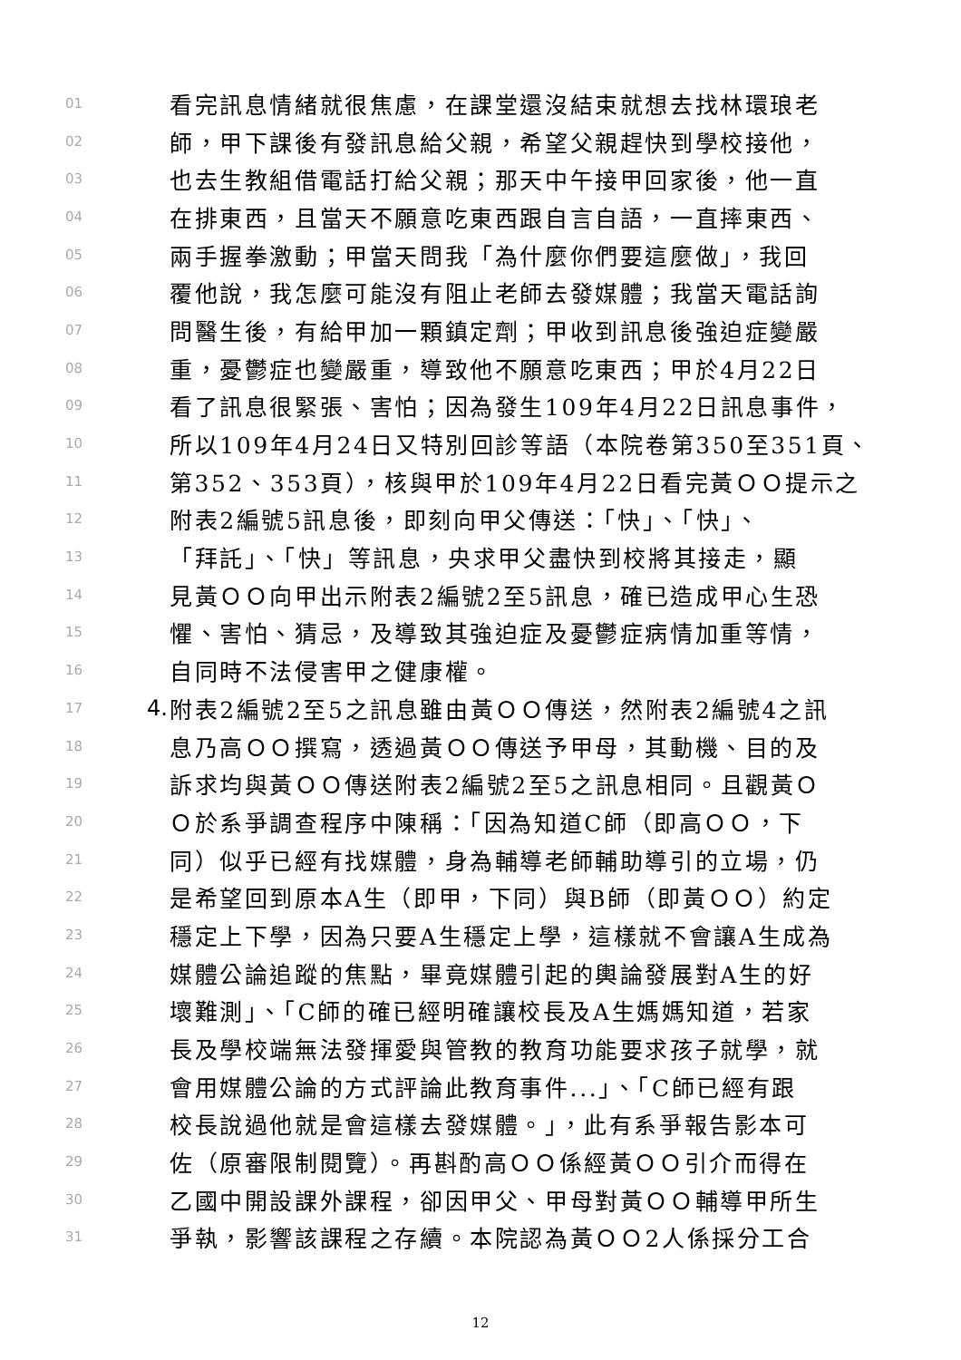01 看完訊息情緒就很焦慮，在課堂還沒結束就想去找林環琅老
02 師，甲下課後有發訊息給父親，希望父親趕快到學校接他，
03 也去生教組借電話打給父親；那天中午接甲回家後，他一直
04 在排東西，且當天不願意吃東西跟自言自語，一直摔東西、
05 兩手握拳激動；甲當天問我「為什麼你們要這麼做」，我回
06 覆他說，我怎麼可能沒有阻止老師去發媒體；我當天電話詢
07 問醫生後，有給甲加一顆鎮定劑；甲收到訊息後強迫症變嚴
08 重，憂鬱症也變嚴重，導致他不願意吃東西；甲於4月22日
09 看了訊息很緊張、害怕；因為發生109年4月22日訊息事件，
10 所以109年4月24日又特別回診等語（本院卷第350至351頁、
11 第352、353頁），核與甲於109年4月22日看完黃ＯＯ提示之
12 附表2編號5訊息後，即刻向甲父傳送：「快」、「快」、
13 「拜託」、「快」等訊息，央求甲父盡快到校將其接走，顯
14 見黃ＯＯ向甲出示附表2編號2至5訊息，確已造成甲心生恐
15 懼、害怕、猜忌，及導致其強迫症及憂鬱症病情加重等情，
16 自同時不法侵害甲之健康權。
17 4. 附表2編號2至5之訊息雖由黃ＯＯ傳送，然附表2編號4之訊
18 息乃高ＯＯ撰寫，透過黃ＯＯ傳送予甲母，其動機、目的及
19 訴求均與黃ＯＯ傳送附表2編號2至5之訊息相同。且觀黃Ｏ
20 Ｏ於系爭調查程序中陳稱：「因為知道C師（即高ＯＯ，下
21 同）似乎已經有找媒體，身為輔導老師輔助導引的立場，仍
22 是希望回到原本A生（即甲，下同）與B師（即黃ＯＯ）約定
23 穩定上下學，因為只要A生穩定上學，這樣就不會讓A生成為
24 媒體公論追蹤的焦點，畢竟媒體引起的輿論發展對A生的好
25 壞難測」、「C師的確已經明確讓校長及A生媽媽知道，若家
26 長及學校端無法發揮愛與管教的教育功能要求孩子就學，就
27 會用媒體公論的方式評論此教育事件...」、「C師已經有跟
28 校長說過他就是會這樣去發媒體。」，此有系爭報告影本可
29 佐（原審限制閱覽）。再斟酌高ＯＯ係經黃ＯＯ引介而得在
30 乙國中開設課外課程，卻因甲父、甲母對黃ＯＯ輔導甲所生
31 爭執，影響該課程之存續。本院認為黃ＯＯ2人係採分工合
12